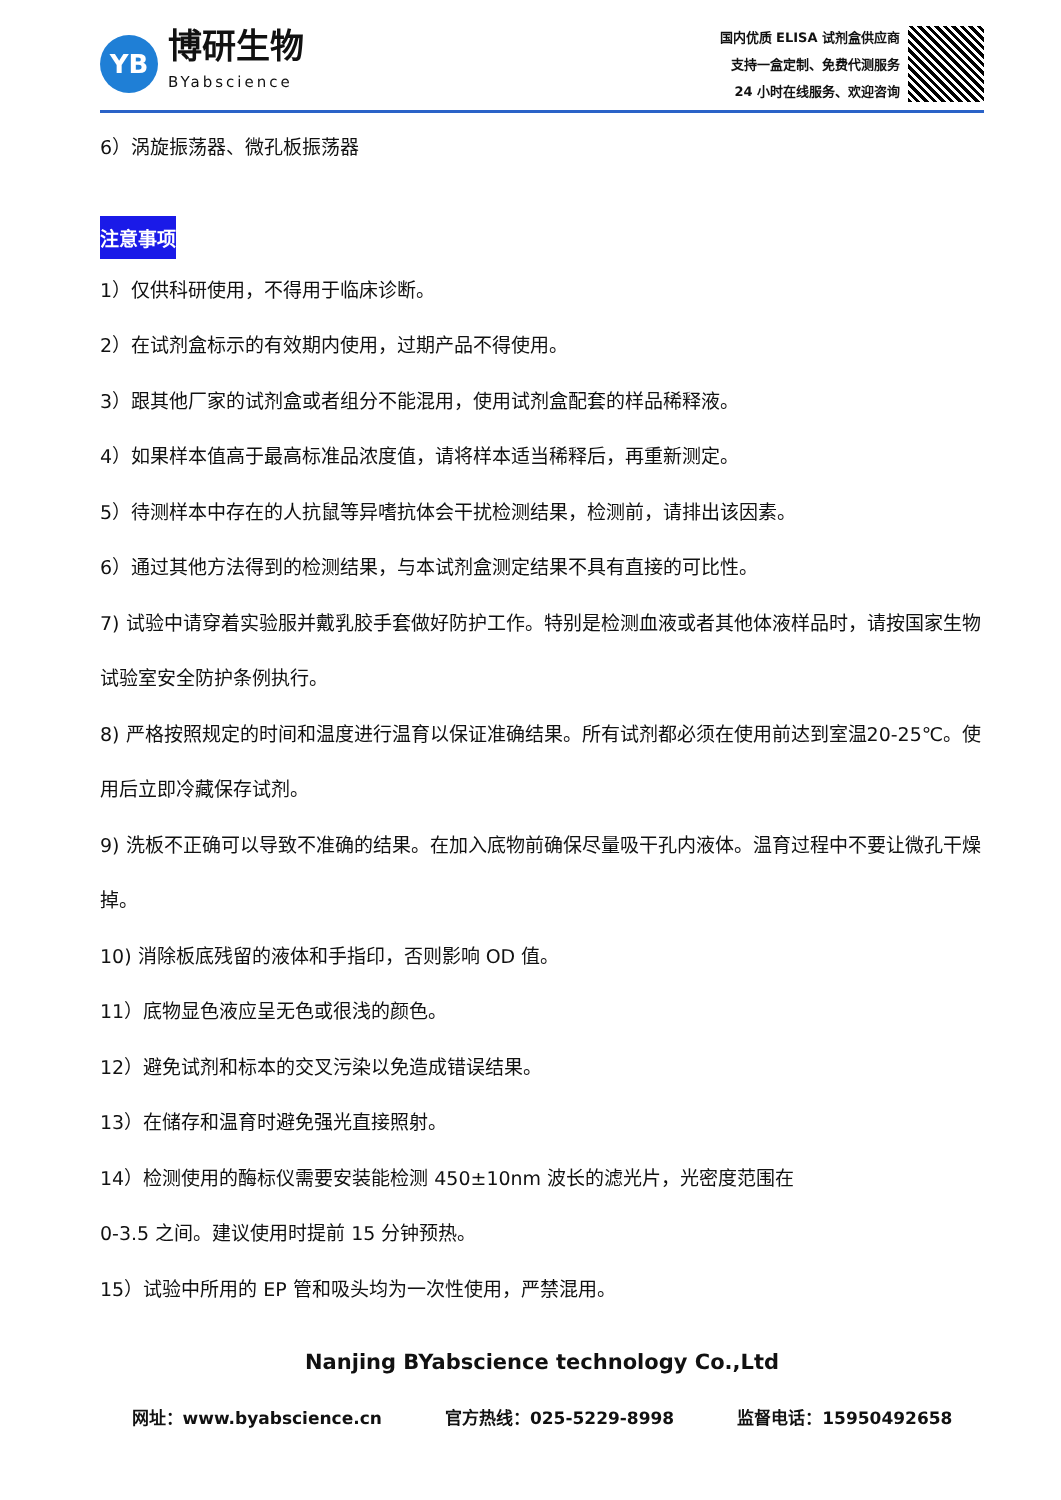YB
博研生物
BYabscience
国内优质 ELISA 试剂盒供应商
支持一盒定制、免费代测服务
24 小时在线服务、欢迎咨询
6）涡旋振荡器、微孔板振荡器
注意事项
1）仅供科研使用，不得用于临床诊断。
2）在试剂盒标示的有效期内使用，过期产品不得使用。
3）跟其他厂家的试剂盒或者组分不能混用，使用试剂盒配套的样品稀释液。
4）如果样本值高于最高标准品浓度值，请将样本适当稀释后，再重新测定。
5）待测样本中存在的人抗鼠等异嗜抗体会干扰检测结果，检测前，请排出该因素。
6）通过其他方法得到的检测结果，与本试剂盒测定结果不具有直接的可比性。
7) 试验中请穿着实验服并戴乳胶手套做好防护工作。特别是检测血液或者其他体液样品时，请按国家生物试验室安全防护条例执行。
8) 严格按照规定的时间和温度进行温育以保证准确结果。所有试剂都必须在使用前达到室温20-25℃。使用后立即冷藏保存试剂。
9) 洗板不正确可以导致不准确的结果。在加入底物前确保尽量吸干孔内液体。温育过程中不要让微孔干燥掉。
10) 消除板底残留的液体和手指印，否则影响 OD 值。
11）底物显色液应呈无色或很浅的颜色。
12）避免试剂和标本的交叉污染以免造成错误结果。
13）在储存和温育时避免强光直接照射。
14）检测使用的酶标仪需要安装能检测 450±10nm 波长的滤光片，光密度范围在
0-3.5 之间。建议使用时提前 15 分钟预热。
15）试验中所用的 EP 管和吸头均为一次性使用，严禁混用。
Nanjing BYabscience technology Co.,Ltd
网址：www.byabscience.cn 官方热线：025-5229-8998 监督电话：15950492658